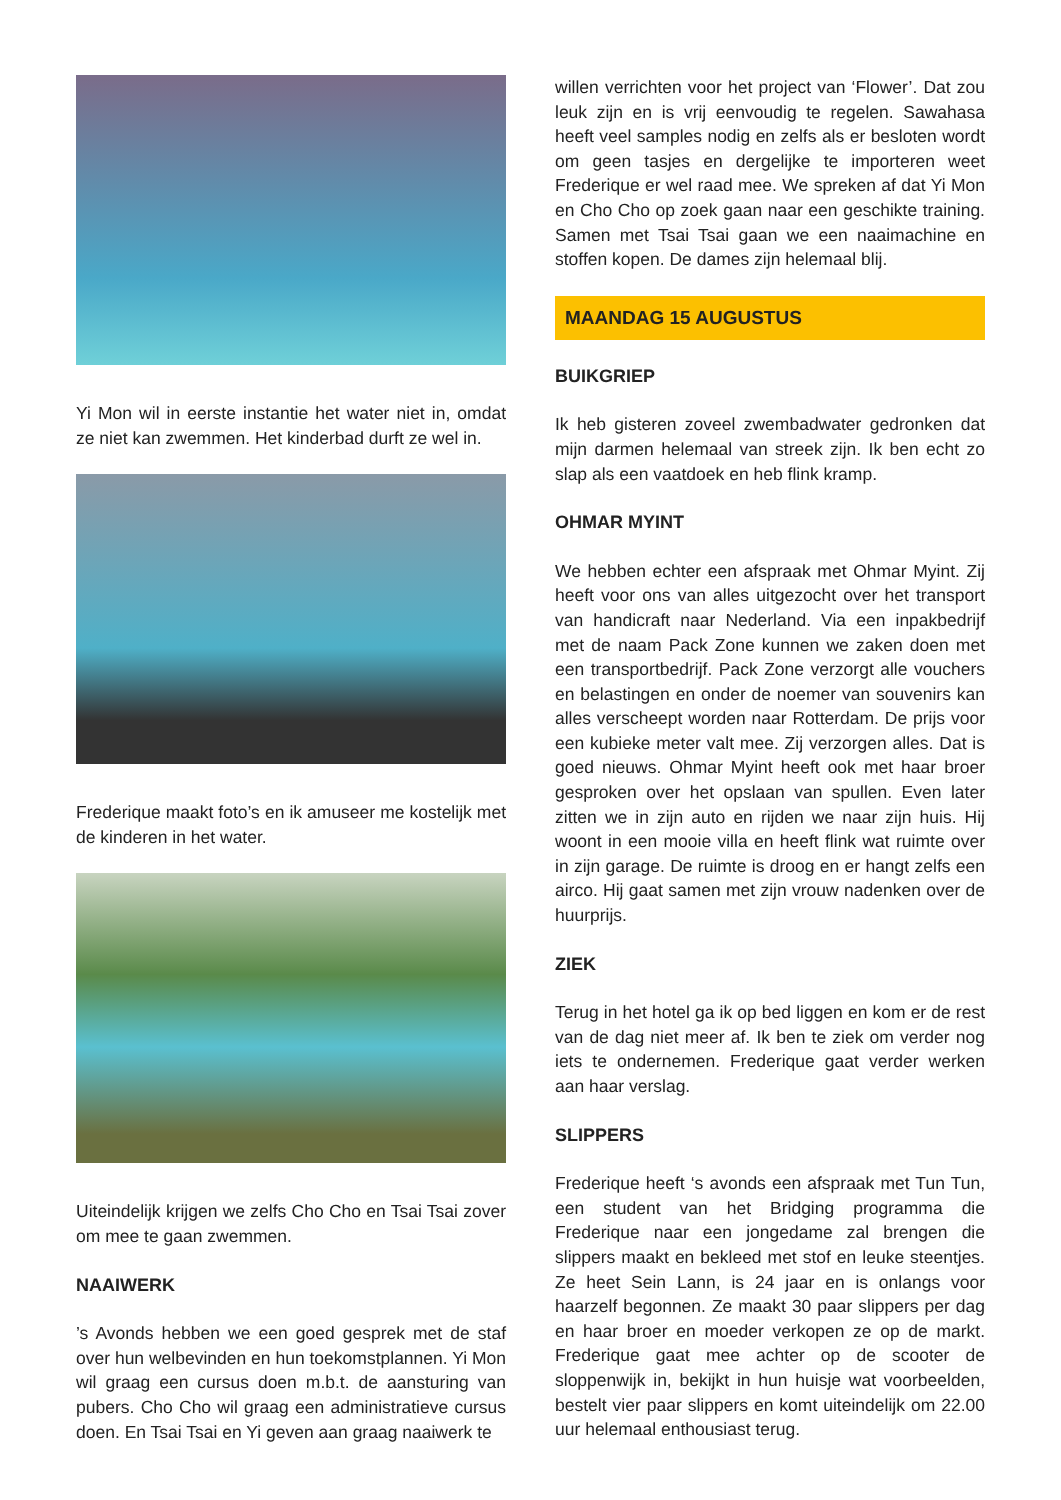Yi Mon wil in eerste instantie het water niet in, omdat ze niet kan zwemmen. Het kinderbad durft ze wel in.
Frederique maakt foto’s en ik amuseer me kostelijk met de kinderen in het water.
Uiteindelijk krijgen we zelfs Cho Cho en Tsai Tsai zover om mee te gaan zwemmen.
NAAIWERK
’s Avonds hebben we een goed gesprek met de staf over hun welbevinden en hun toekomstplannen. Yi Mon wil graag een cursus doen m.b.t. de aansturing van pubers. Cho Cho wil graag een administratieve cursus doen. En Tsai Tsai en Yi geven aan graag naaiwerk te
willen verrichten voor het project van ‘Flower’. Dat zou leuk zijn en is vrij eenvoudig te regelen. Sawahasa heeft veel samples nodig en zelfs als er besloten wordt om geen tasjes en dergelijke te importeren weet Frederique er wel raad mee. We spreken af dat Yi Mon en Cho Cho op zoek gaan naar een geschikte training. Samen met Tsai Tsai gaan we een naaimachine en stoffen kopen. De dames zijn helemaal blij.
MAANDAG 15 AUGUSTUS
BUIKGRIEP
Ik heb gisteren zoveel zwembadwater gedronken dat mijn darmen helemaal van streek zijn. Ik ben echt zo slap als een vaatdoek en heb flink kramp.
OHMAR MYINT
We hebben echter een afspraak met Ohmar Myint. Zij heeft voor ons van alles uitgezocht over het transport van handicraft naar Nederland. Via een inpakbedrijf met de naam Pack Zone kunnen we zaken doen met een transportbedrijf. Pack Zone verzorgt alle vouchers en belastingen en onder de noemer van souvenirs kan alles verscheept worden naar Rotterdam. De prijs voor een kubieke meter valt mee. Zij verzorgen alles. Dat is goed nieuws. Ohmar Myint heeft ook met haar broer gesproken over het opslaan van spullen. Even later zitten we in zijn auto en rijden we naar zijn huis. Hij woont in een mooie villa en heeft flink wat ruimte over in zijn garage. De ruimte is droog en er hangt zelfs een airco. Hij gaat samen met zijn vrouw nadenken over de huurprijs.
ZIEK
Terug in het hotel ga ik op bed liggen en kom er de rest van de dag niet meer af. Ik ben te ziek om verder nog iets te ondernemen. Frederique gaat verder werken aan haar verslag.
SLIPPERS
Frederique heeft ‘s avonds een afspraak met Tun Tun, een student van het Bridging programma die Frederique naar een jongedame zal brengen die slippers maakt en bekleed met stof en leuke steentjes. Ze heet Sein Lann, is 24 jaar en is onlangs voor haarzelf begonnen. Ze maakt 30 paar slippers per dag en haar broer en moeder verkopen ze op de markt. Frederique gaat mee achter op de scooter de sloppenwijk in, bekijkt in hun huisje wat voorbeelden, bestelt vier paar slippers en komt uiteindelijk om 22.00 uur helemaal enthousiast terug.